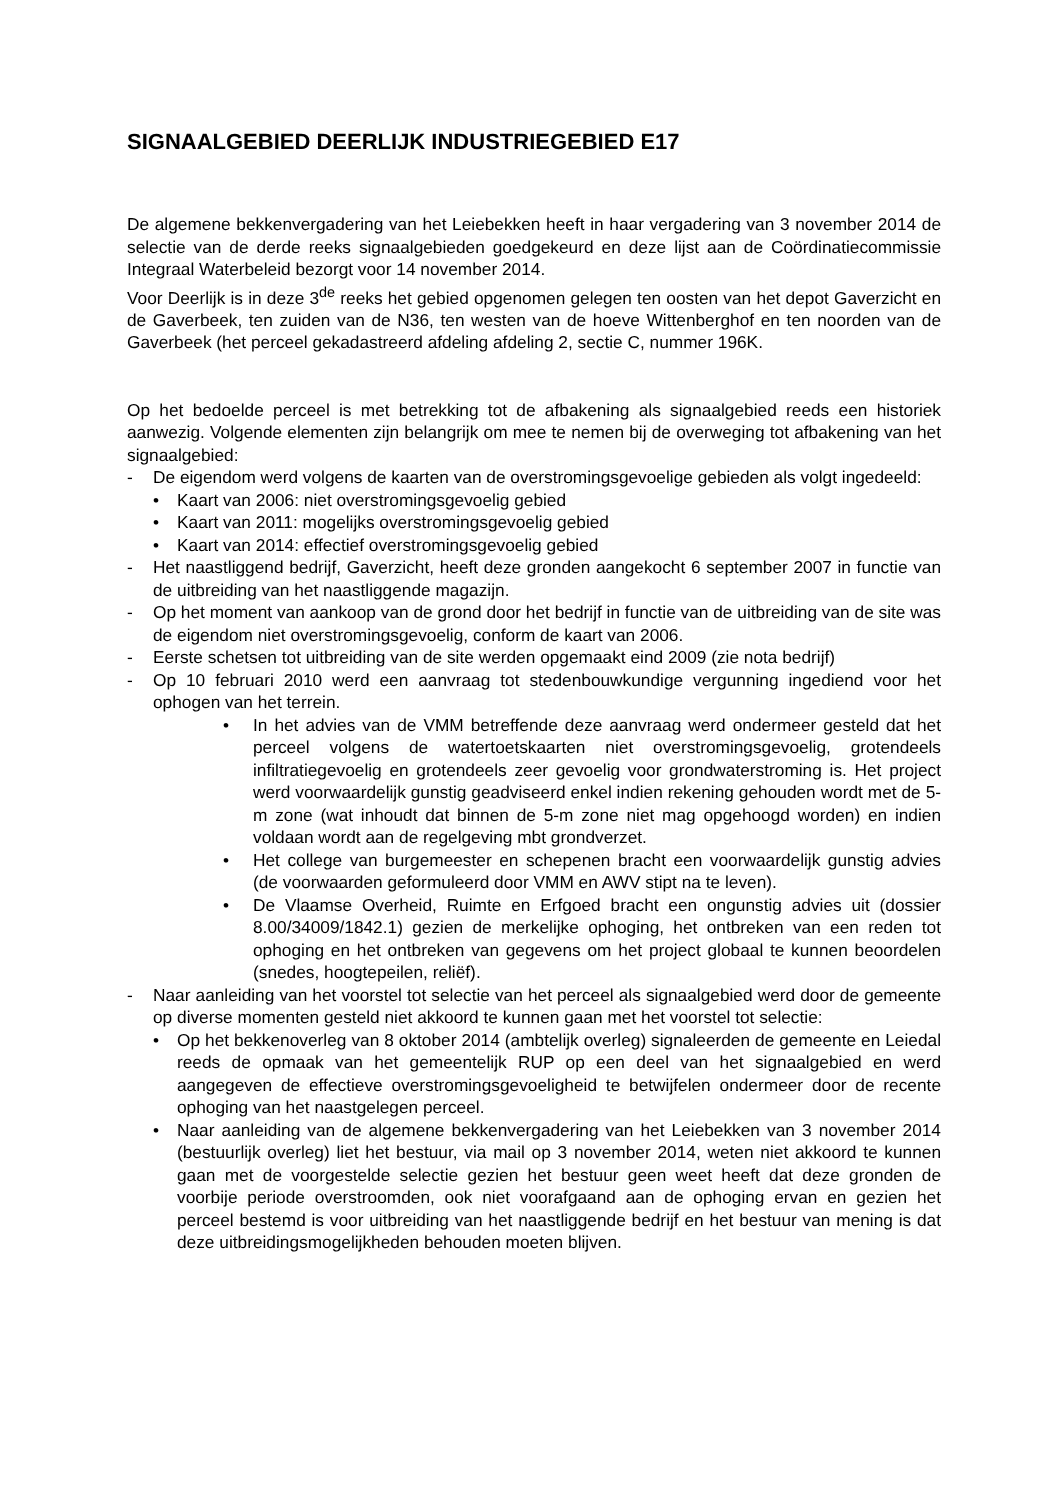SIGNAALGEBIED DEERLIJK INDUSTRIEGEBIED E17
De algemene bekkenvergadering van het Leiebekken heeft in haar vergadering van 3 november 2014 de selectie van de derde reeks signaalgebieden goedgekeurd en deze lijst aan de Coördinatiecommissie Integraal Waterbeleid bezorgt voor 14 november 2014.
Voor Deerlijk is in deze 3<sup>de</sup> reeks het gebied opgenomen gelegen ten oosten van het depot Gaverzicht en de Gaverbeek, ten zuiden van de N36, ten westen van de hoeve Wittenberghof en ten noorden van de Gaverbeek (het perceel gekadastreerd afdeling afdeling 2, sectie C, nummer 196K.
Op het bedoelde perceel is met betrekking tot de afbakening als signaalgebied reeds een historiek aanwezig. Volgende elementen zijn belangrijk om mee te nemen bij de overweging tot afbakening van het signaalgebied:
- De eigendom werd volgens de kaarten van de overstromingsgevoelige gebieden als volgt ingedeeld:
• Kaart van 2006: niet overstromingsgevoelig gebied
• Kaart van 2011: mogelijks overstromingsgevoelig gebied
• Kaart van 2014: effectief overstromingsgevoelig gebied
- Het naastliggend bedrijf, Gaverzicht, heeft deze gronden aangekocht 6 september 2007 in functie van de uitbreiding van het naastliggende magazijn.
- Op het moment van aankoop van de grond door het bedrijf in functie van de uitbreiding van de site was de eigendom niet overstromingsgevoelig, conform de kaart van 2006.
- Eerste schetsen tot uitbreiding van de site werden opgemaakt eind 2009 (zie nota bedrijf)
- Op 10 februari 2010 werd een aanvraag tot stedenbouwkundige vergunning ingediend voor het ophogen van het terrein.
• In het advies van de VMM betreffende deze aanvraag werd ondermeer gesteld dat het perceel volgens de watertoetskaarten niet overstromingsgevoelig, grotendeels infiltratiegevoelig en grotendeels zeer gevoelig voor grondwaterstroming is. Het project werd voorwaardelijk gunstig geadviseerd enkel indien rekening gehouden wordt met de 5-m zone (wat inhoudt dat binnen de 5-m zone niet mag opgehoogd worden) en indien voldaan wordt aan de regelgeving mbt grondverzet.
• Het college van burgemeester en schepenen bracht een voorwaardelijk gunstig advies (de voorwaarden geformuleerd door VMM en AWV stipt na te leven).
• De Vlaamse Overheid, Ruimte en Erfgoed bracht een ongunstig advies uit (dossier 8.00/34009/1842.1) gezien de merkelijke ophoging, het ontbreken van een reden tot ophoging en het ontbreken van gegevens om het project globaal te kunnen beoordelen (snedes, hoogtepeilen, reliëf).
- Naar aanleiding van het voorstel tot selectie van het perceel als signaalgebied werd door de gemeente op diverse momenten gesteld niet akkoord te kunnen gaan met het voorstel tot selectie:
• Op het bekkenoverleg van 8 oktober 2014 (ambtelijk overleg) signaleerden de gemeente en Leiedal reeds de opmaak van het gemeentelijk RUP op een deel van het signaalgebied en werd aangegeven de effectieve overstromingsgevoeligheid te betwijfelen ondermeer door de recente ophoging van het naastgelegen perceel.
• Naar aanleiding van de algemene bekkenvergadering van het Leiebekken van 3 november 2014 (bestuurlijk overleg) liet het bestuur, via mail op 3 november 2014, weten niet akkoord te kunnen gaan met de voorgestelde selectie gezien het bestuur geen weet heeft dat deze gronden de voorbije periode overstroomden, ook niet voorafgaand aan de ophoging ervan en gezien het perceel bestemd is voor uitbreiding van het naastliggende bedrijf en het bestuur van mening is dat deze uitbreidingsmogelijkheden behouden moeten blijven.